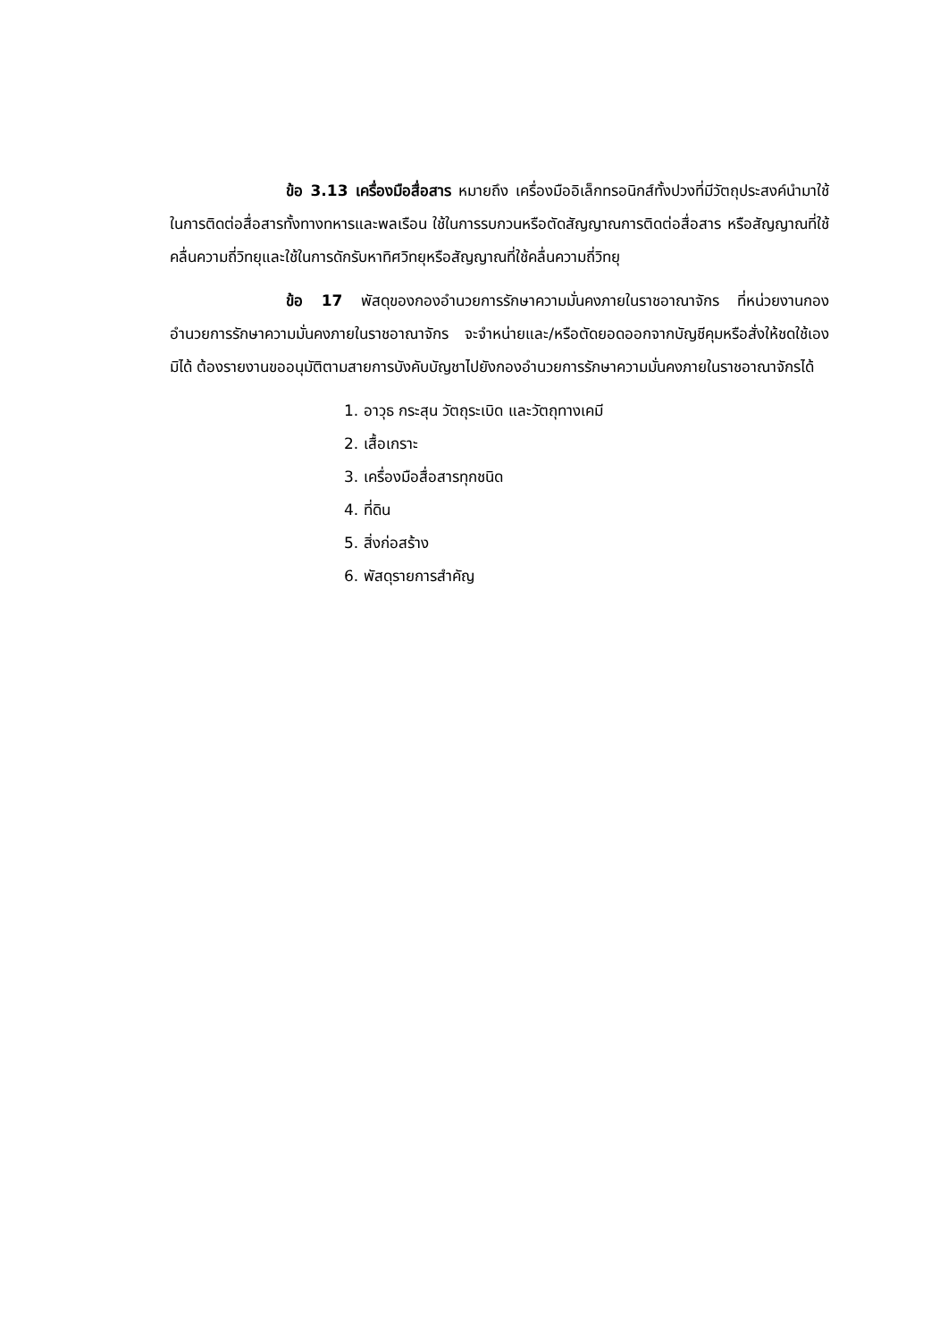ข้อ 3.13 เครื่องมือสื่อสาร หมายถึง เครื่องมืออิเล็กทรอนิกส์ทั้งปวงที่มีวัตถุประสงค์นำมาใช้ในการติดต่อสื่อสารทั้งทางทหารและพลเรือน ใช้ในการรบกวนหรือตัดสัญญาณการติดต่อสื่อสาร หรือสัญญาณที่ใช้คลื่นความถี่วิทยุและใช้ในการดักรับหาทิศวิทยุหรือสัญญาณที่ใช้คลื่นความถี่วิทยุ
ข้อ 17 พัสดุของกองอำนวยการรักษาความมั่นคงภายในราชอาณาจักร ที่หน่วยงานกองอำนวยการรักษาความมั่นคงภายในราชอาณาจักร จะจำหน่ายและ/หรือตัดยอดออกจากบัญชีคุมหรือสั่งให้ชดใช้เองมิได้ ต้องรายงานขออนุมัติตามสายการบังคับบัญชาไปยังกองอำนวยการรักษาความมั่นคงภายในราชอาณาจักรได้
1. อาวุธ กระสุน วัตถุระเบิด และวัตถุทางเคมี
2. เสื้อเกราะ
3. เครื่องมือสื่อสารทุกชนิด
4. ที่ดิน
5. สิ่งก่อสร้าง
6. พัสดุรายการสำคัญ